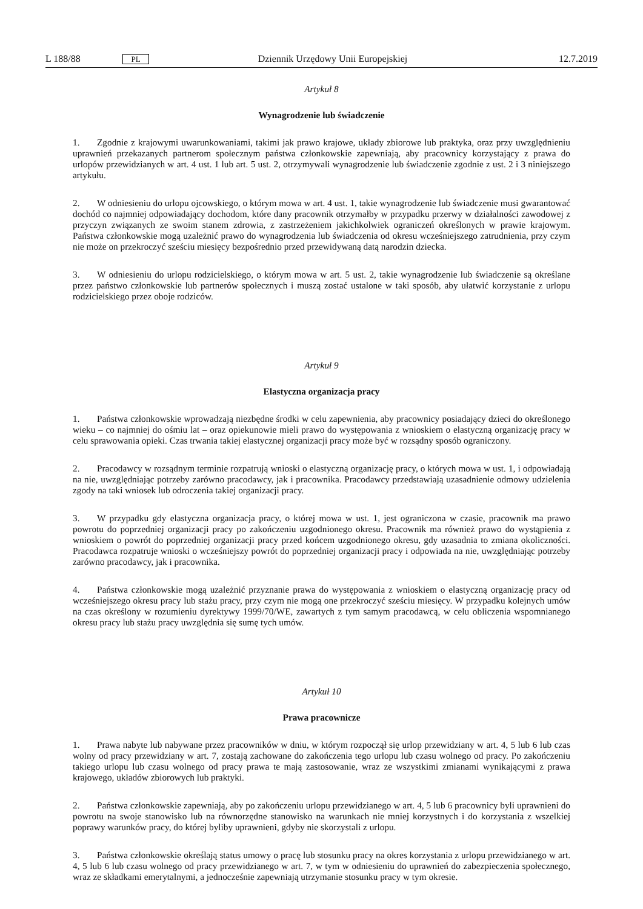L 188/88 PL Dziennik Urzędowy Unii Europejskiej 12.7.2019
Artykuł 8
Wynagrodzenie lub świadczenie
1. Zgodnie z krajowymi uwarunkowaniami, takimi jak prawo krajowe, układy zbiorowe lub praktyka, oraz przy uwzględnieniu uprawnień przekazanych partnerom społecznym państwa członkowskie zapewniają, aby pracownicy korzystający z prawa do urlopów przewidzianych w art. 4 ust. 1 lub art. 5 ust. 2, otrzymywali wynagrodzenie lub świadczenie zgodnie z ust. 2 i 3 niniejszego artykułu.
2. W odniesieniu do urlopu ojcowskiego, o którym mowa w art. 4 ust. 1, takie wynagrodzenie lub świadczenie musi gwarantować dochód co najmniej odpowiadający dochodom, które dany pracownik otrzymałby w przypadku przerwy w działalności zawodowej z przyczyn związanych ze swoim stanem zdrowia, z zastrzeżeniem jakichkolwiek ograniczeń określonych w prawie krajowym. Państwa członkowskie mogą uzależnić prawo do wynagrodzenia lub świadczenia od okresu wcześniejszego zatrudnienia, przy czym nie może on przekroczyć sześciu miesięcy bezpośrednio przed przewidywaną datą narodzin dziecka.
3. W odniesieniu do urlopu rodzicielskiego, o którym mowa w art. 5 ust. 2, takie wynagrodzenie lub świadczenie są określane przez państwo członkowskie lub partnerów społecznych i muszą zostać ustalone w taki sposób, aby ułatwić korzystanie z urlopu rodzicielskiego przez oboje rodziców.
Artykuł 9
Elastyczna organizacja pracy
1. Państwa członkowskie wprowadzają niezbędne środki w celu zapewnienia, aby pracownicy posiadający dzieci do określonego wieku – co najmniej do ośmiu lat – oraz opiekunowie mieli prawo do występowania z wnioskiem o elastyczną organizację pracy w celu sprawowania opieki. Czas trwania takiej elastycznej organizacji pracy może być w rozsądny sposób ograniczony.
2. Pracodawcy w rozsądnym terminie rozpatrują wnioski o elastyczną organizację pracy, o których mowa w ust. 1, i odpowiadają na nie, uwzględniając potrzeby zarówno pracodawcy, jak i pracownika. Pracodawcy przedstawiają uzasadnienie odmowy udzielenia zgody na taki wniosek lub odroczenia takiej organizacji pracy.
3. W przypadku gdy elastyczna organizacja pracy, o której mowa w ust. 1, jest ograniczona w czasie, pracownik ma prawo powrotu do poprzedniej organizacji pracy po zakończeniu uzgodnionego okresu. Pracownik ma również prawo do wystąpienia z wnioskiem o powrót do poprzedniej organizacji pracy przed końcem uzgodnionego okresu, gdy uzasadnia to zmiana okoliczności. Pracodawca rozpatruje wnioski o wcześniejszy powrót do poprzedniej organizacji pracy i odpowiada na nie, uwzględniając potrzeby zarówno pracodawcy, jak i pracownika.
4. Państwa członkowskie mogą uzależnić przyznanie prawa do występowania z wnioskiem o elastyczną organizację pracy od wcześniejszego okresu pracy lub stażu pracy, przy czym nie mogą one przekroczyć sześciu miesięcy. W przypadku kolejnych umów na czas określony w rozumieniu dyrektywy 1999/70/WE, zawartych z tym samym pracodawcą, w celu obliczenia wspomnianego okresu pracy lub stażu pracy uwzględnia się sumę tych umów.
Artykuł 10
Prawa pracownicze
1. Prawa nabyte lub nabywane przez pracowników w dniu, w którym rozpoczął się urlop przewidziany w art. 4, 5 lub 6 lub czas wolny od pracy przewidziany w art. 7, zostają zachowane do zakończenia tego urlopu lub czasu wolnego od pracy. Po zakończeniu takiego urlopu lub czasu wolnego od pracy prawa te mają zastosowanie, wraz ze wszystkimi zmianami wynikającymi z prawa krajowego, układów zbiorowych lub praktyki.
2. Państwa członkowskie zapewniają, aby po zakończeniu urlopu przewidzianego w art. 4, 5 lub 6 pracownicy byli uprawnieni do powrotu na swoje stanowisko lub na równorzędne stanowisko na warunkach nie mniej korzystnych i do korzystania z wszelkiej poprawy warunków pracy, do której byliby uprawnieni, gdyby nie skorzystali z urlopu.
3. Państwa członkowskie określają status umowy o pracę lub stosunku pracy na okres korzystania z urlopu przewidzianego w art. 4, 5 lub 6 lub czasu wolnego od pracy przewidzianego w art. 7, w tym w odniesieniu do uprawnień do zabezpieczenia społecznego, wraz ze składkami emerytalnymi, a jednocześnie zapewniają utrzymanie stosunku pracy w tym okresie.